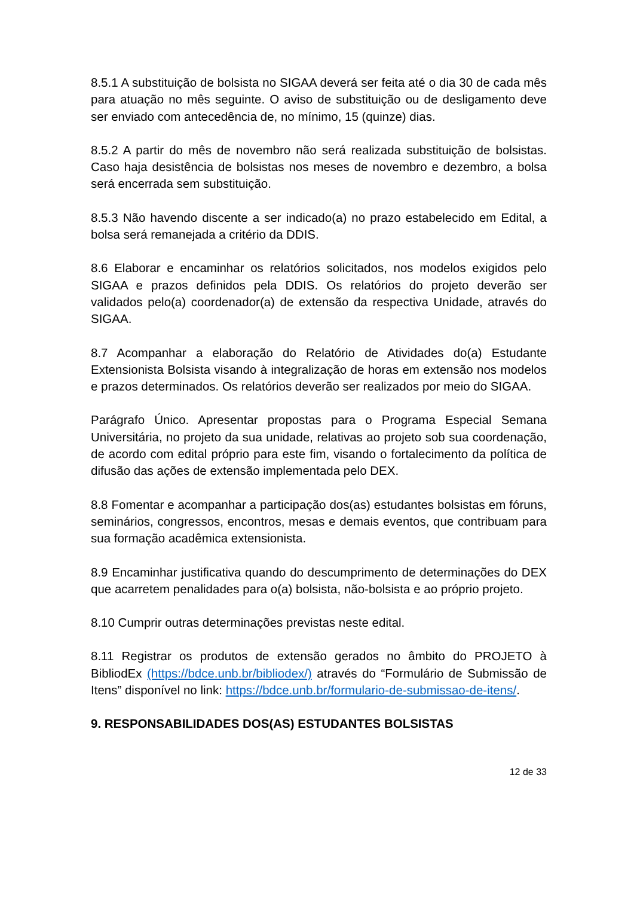8.5.1 A substituição de bolsista no SIGAA deverá ser feita até o dia 30 de cada mês para atuação no mês seguinte. O aviso de substituição ou de desligamento deve ser enviado com antecedência de, no mínimo, 15 (quinze) dias.
8.5.2 A partir do mês de novembro não será realizada substituição de bolsistas. Caso haja desistência de bolsistas nos meses de novembro e dezembro, a bolsa será encerrada sem substituição.
8.5.3 Não havendo discente a ser indicado(a) no prazo estabelecido em Edital, a bolsa será remanejada a critério da DDIS.
8.6 Elaborar e encaminhar os relatórios solicitados, nos modelos exigidos pelo SIGAA e prazos definidos pela DDIS. Os relatórios do projeto deverão ser validados pelo(a) coordenador(a) de extensão da respectiva Unidade, através do SIGAA.
8.7 Acompanhar a elaboração do Relatório de Atividades do(a) Estudante Extensionista Bolsista visando à integralização de horas em extensão nos modelos e prazos determinados. Os relatórios deverão ser realizados por meio do SIGAA.
Parágrafo Único. Apresentar propostas para o Programa Especial Semana Universitária, no projeto da sua unidade, relativas ao projeto sob sua coordenação, de acordo com edital próprio para este fim, visando o fortalecimento da política de difusão das ações de extensão implementada pelo DEX.
8.8 Fomentar e acompanhar a participação dos(as) estudantes bolsistas em fóruns, seminários, congressos, encontros, mesas e demais eventos, que contribuam para sua formação acadêmica extensionista.
8.9 Encaminhar justificativa quando do descumprimento de determinações do DEX que acarretem penalidades para o(a) bolsista, não-bolsista e ao próprio projeto.
8.10 Cumprir outras determinações previstas neste edital.
8.11 Registrar os produtos de extensão gerados no âmbito do PROJETO à BibliodEx (https://bdce.unb.br/bibliodex/) através do “Formulário de Submissão de Itens” disponível no link: https://bdce.unb.br/formulario-de-submissao-de-itens/.
9. RESPONSABILIDADES DOS(AS) ESTUDANTES BOLSISTAS
12 de 33